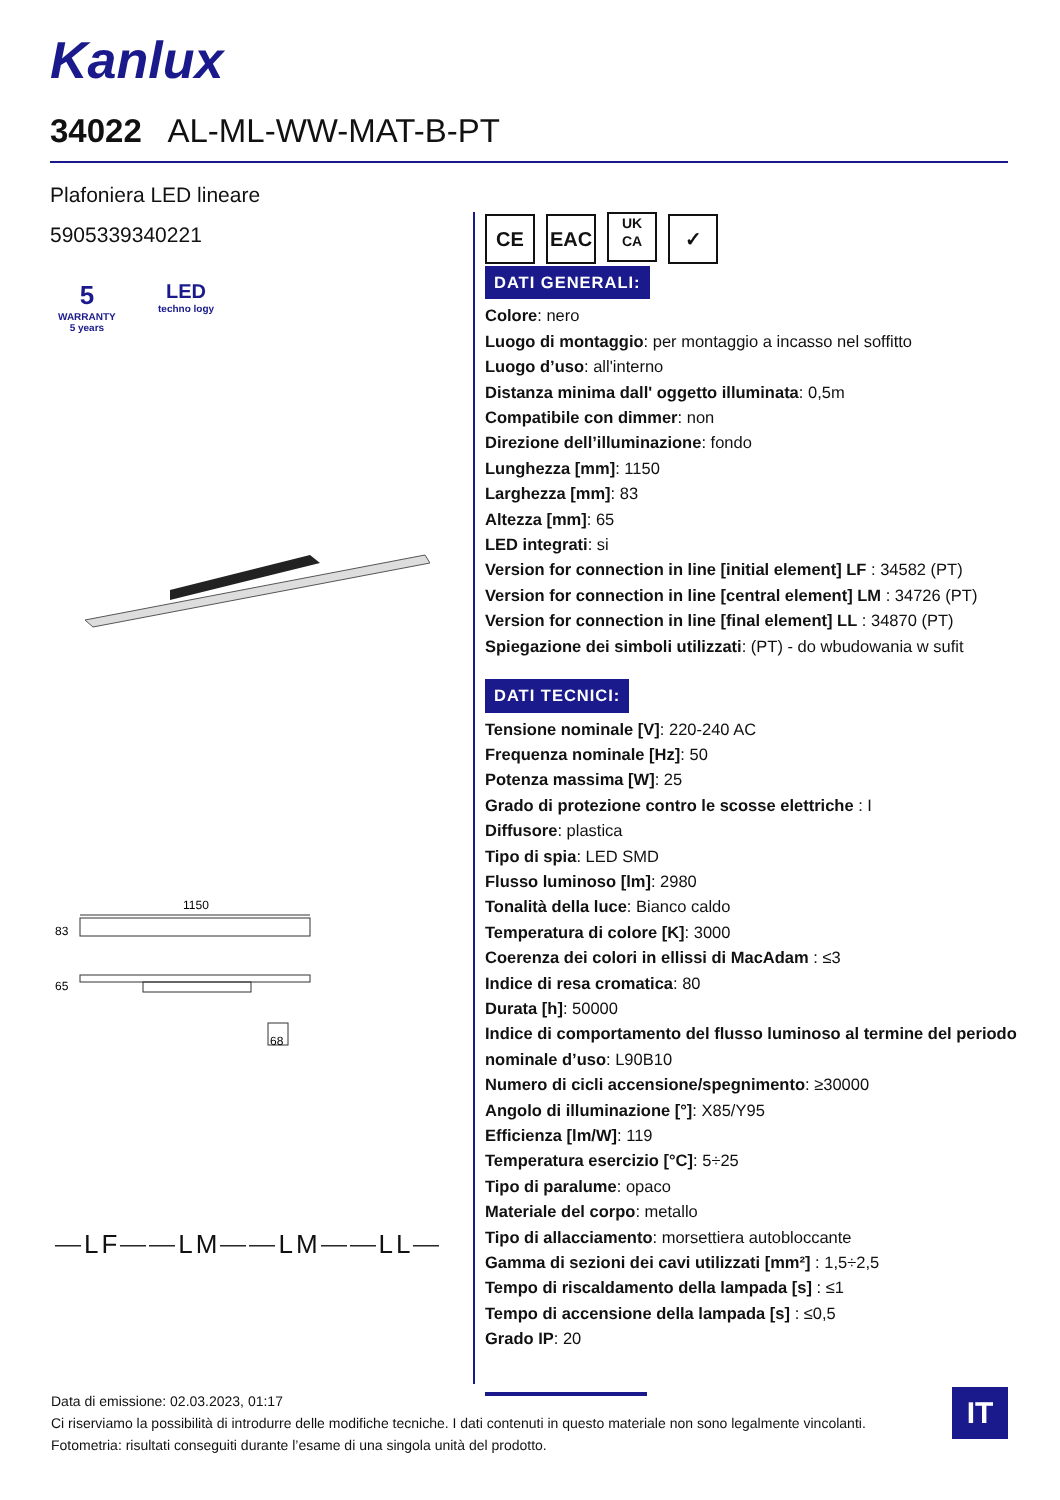Kanlux
34022 AL-ML-WW-MAT-B-PT
Plafoniera LED lineare
5905339340221
5
WARRANTY
5 years
LED
techno logy
1150
83
65
68
⎯LF⎯⎯LM⎯⎯LM⎯⎯LL⎯
CE EAC UK
CA ✓
DATI GENERALI:
Colore: nero
Luogo di montaggio: per montaggio a incasso nel soffitto
Luogo d’uso: all'interno
Distanza minima dall' oggetto illuminata: 0,5m
Compatibile con dimmer: non
Direzione dell’illuminazione: fondo
Lunghezza [mm]: 1150
Larghezza [mm]: 83
Altezza [mm]: 65
LED integrati: si
Version for connection in line [initial element] LF : 34582 (PT)
Version for connection in line [central element] LM : 34726 (PT)
Version for connection in line [final element] LL : 34870 (PT)
Spiegazione dei simboli utilizzati: (PT) - do wbudowania w sufit
DATI TECNICI:
Tensione nominale [V]: 220-240 AC
Frequenza nominale [Hz]: 50
Potenza massima [W]: 25
Grado di protezione contro le scosse elettriche : I
Diffusore: plastica
Tipo di spia: LED SMD
Flusso luminoso [lm]: 2980
Tonalità della luce: Bianco caldo
Temperatura di colore [K]: 3000
Coerenza dei colori in ellissi di MacAdam : ≤3
Indice di resa cromatica: 80
Durata [h]: 50000
Indice di comportamento del flusso luminoso al termine del periodo nominale d’uso: L90B10
Numero di cicli accensione/spegnimento: ≥30000
Angolo di illuminazione [°]: X85/Y95
Efficienza [lm/W]: 119
Temperatura esercizio [°C]: 5÷25
Tipo di paralume: opaco
Materiale del corpo: metallo
Tipo di allacciamento: morsettiera autobloccante
Gamma di sezioni dei cavi utilizzati [mm²] : 1,5÷2,5
Tempo di riscaldamento della lampada [s] : ≤1
Tempo di accensione della lampada [s] : ≤0,5
Grado IP: 20
Data di emissione: 02.03.2023, 01:17
Ci riserviamo la possibilità di introdurre delle modifiche tecniche. I dati contenuti in questo materiale non sono legalmente vincolanti.
Fotometria: risultati conseguiti durante l’esame di una singola unità del prodotto.
IT